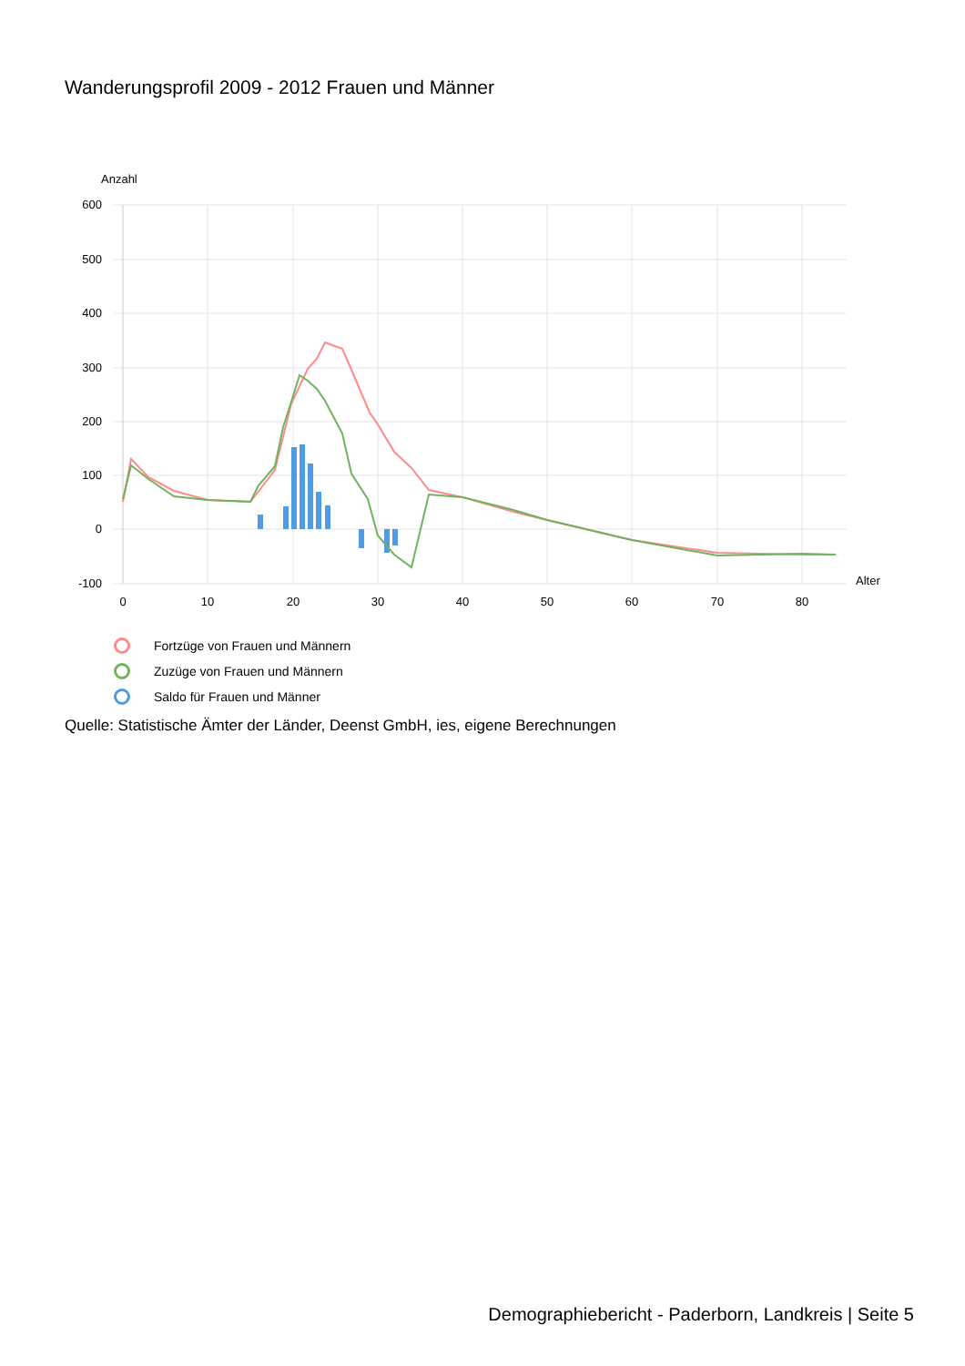Wanderungsprofil 2009 - 2012 Frauen und Männer
Anzahl
600
500
400
300
200
100
0
-100
0
10
20
30
40
50
60
70
80
Alter
Fortzüge von Frauen und Männern
Zuzüge von Frauen und Männern
Saldo für Frauen und Männer
Quelle: Statistische Ämter der Länder, Deenst GmbH, ies, eigene Berechnungen
Demographiebericht - Paderborn, Landkreis | Seite 5